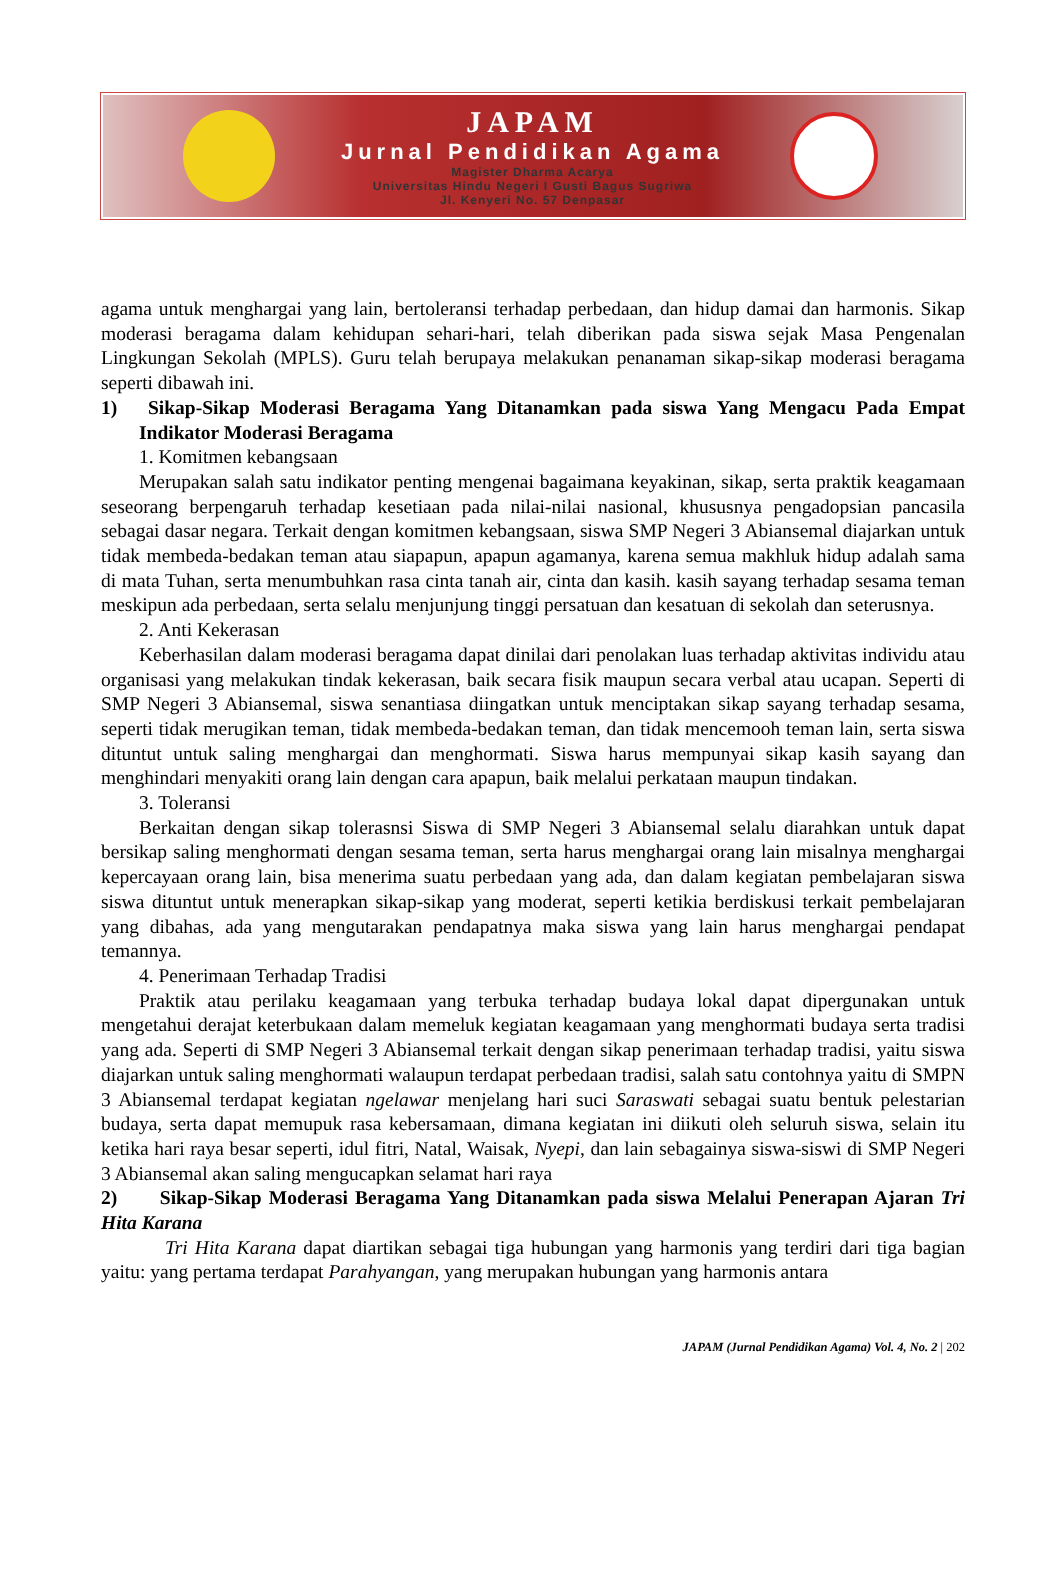JAPAM
Jurnal Pendidikan Agama
Magister Dharma Acarya
Universitas Hindu Negeri I Gusti Bagus Sugriwa
Jl. Kenyeri No. 57 Denpasar
agama untuk menghargai yang lain, bertoleransi terhadap perbedaan, dan hidup damai dan harmonis. Sikap moderasi beragama dalam kehidupan sehari-hari, telah diberikan pada siswa sejak Masa Pengenalan Lingkungan Sekolah (MPLS). Guru telah berupaya melakukan penanaman sikap-sikap moderasi beragama seperti dibawah ini.
1) Sikap-Sikap Moderasi Beragama Yang Ditanamkan pada siswa Yang Mengacu Pada Empat Indikator Moderasi Beragama
1. Komitmen kebangsaan
Merupakan salah satu indikator penting mengenai bagaimana keyakinan, sikap, serta praktik keagamaan seseorang berpengaruh terhadap kesetiaan pada nilai-nilai nasional, khususnya pengadopsian pancasila sebagai dasar negara. Terkait dengan komitmen kebangsaan, siswa SMP Negeri 3 Abiansemal diajarkan untuk tidak membeda-bedakan teman atau siapapun, apapun agamanya, karena semua makhluk hidup adalah sama di mata Tuhan, serta menumbuhkan rasa cinta tanah air, cinta dan kasih. kasih sayang terhadap sesama teman meskipun ada perbedaan, serta selalu menjunjung tinggi persatuan dan kesatuan di sekolah dan seterusnya.
2. Anti Kekerasan
Keberhasilan dalam moderasi beragama dapat dinilai dari penolakan luas terhadap aktivitas individu atau organisasi yang melakukan tindak kekerasan, baik secara fisik maupun secara verbal atau ucapan. Seperti di SMP Negeri 3 Abiansemal, siswa senantiasa diingatkan untuk menciptakan sikap sayang terhadap sesama, seperti tidak merugikan teman, tidak membeda-bedakan teman, dan tidak mencemooh teman lain, serta siswa dituntut untuk saling menghargai dan menghormati. Siswa harus mempunyai sikap kasih sayang dan menghindari menyakiti orang lain dengan cara apapun, baik melalui perkataan maupun tindakan.
3. Toleransi
Berkaitan dengan sikap tolerasnsi Siswa di SMP Negeri 3 Abiansemal selalu diarahkan untuk dapat bersikap saling menghormati dengan sesama teman, serta harus menghargai orang lain misalnya menghargai kepercayaan orang lain, bisa menerima suatu perbedaan yang ada, dan dalam kegiatan pembelajaran siswa siswa dituntut untuk menerapkan sikap-sikap yang moderat, seperti ketikia berdiskusi terkait pembelajaran yang dibahas, ada yang mengutarakan pendapatnya maka siswa yang lain harus menghargai pendapat temannya.
4. Penerimaan Terhadap Tradisi
Praktik atau perilaku keagamaan yang terbuka terhadap budaya lokal dapat dipergunakan untuk mengetahui derajat keterbukaan dalam memeluk kegiatan keagamaan yang menghormati budaya serta tradisi yang ada. Seperti di SMP Negeri 3 Abiansemal terkait dengan sikap penerimaan terhadap tradisi, yaitu siswa diajarkan untuk saling menghormati walaupun terdapat perbedaan tradisi, salah satu contohnya yaitu di SMPN 3 Abiansemal terdapat kegiatan ngelawar menjelang hari suci Saraswati sebagai suatu bentuk pelestarian budaya, serta dapat memupuk rasa kebersamaan, dimana kegiatan ini diikuti oleh seluruh siswa, selain itu ketika hari raya besar seperti, idul fitri, Natal, Waisak, Nyepi, dan lain sebagainya siswa-siswi di SMP Negeri 3 Abiansemal akan saling mengucapkan selamat hari raya
2) Sikap-Sikap Moderasi Beragama Yang Ditanamkan pada siswa Melalui Penerapan Ajaran Tri Hita Karana
Tri Hita Karana dapat diartikan sebagai tiga hubungan yang harmonis yang terdiri dari tiga bagian yaitu: yang pertama terdapat Parahyangan, yang merupakan hubungan yang harmonis antara
JAPAM (Jurnal Pendidikan Agama) Vol. 4, No. 2 | 202